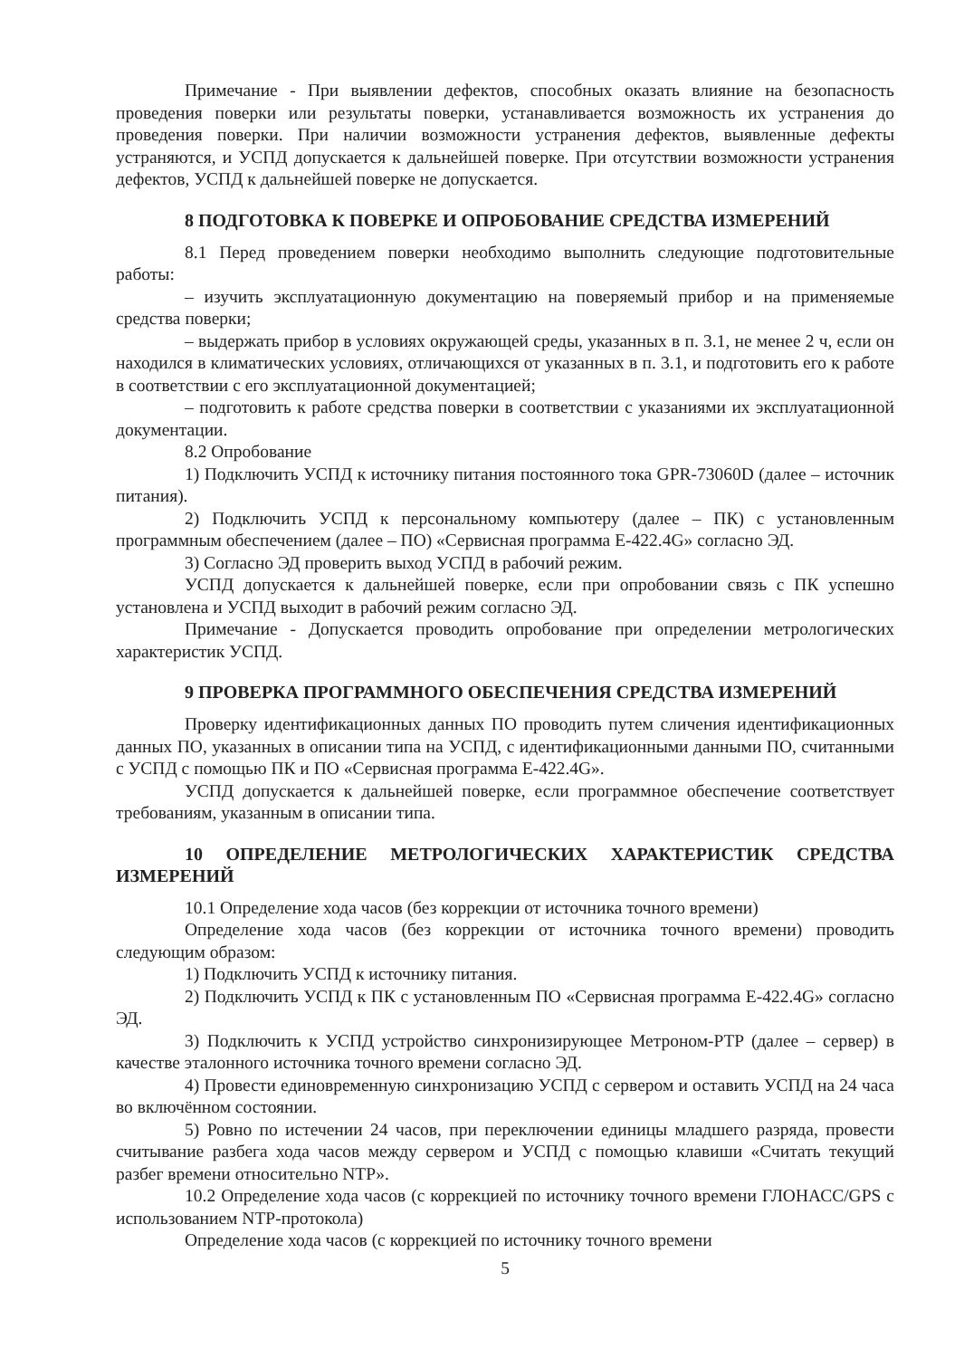Примечание - При выявлении дефектов, способных оказать влияние на безопасность проведения поверки или результаты поверки, устанавливается возможность их устранения до проведения поверки. При наличии возможности устранения дефектов, выявленные дефекты устраняются, и УСПД допускается к дальнейшей поверке. При отсутствии возможности устранения дефектов, УСПД к дальнейшей поверке не допускается.
8 ПОДГОТОВКА К ПОВЕРКЕ И ОПРОБОВАНИЕ СРЕДСТВА ИЗМЕРЕНИЙ
8.1 Перед проведением поверки необходимо выполнить следующие подготовительные работы:
– изучить эксплуатационную документацию на поверяемый прибор и на применяемые средства поверки;
– выдержать прибор в условиях окружающей среды, указанных в п. 3.1, не менее 2 ч, если он находился в климатических условиях, отличающихся от указанных в п. 3.1, и подготовить его к работе в соответствии с его эксплуатационной документацией;
– подготовить к работе средства поверки в соответствии с указаниями их эксплуатационной документации.
8.2 Опробование
1) Подключить УСПД к источнику питания постоянного тока GPR-73060D (далее – источник питания).
2) Подключить УСПД к персональному компьютеру (далее – ПК) с установленным программным обеспечением (далее – ПО) «Сервисная программа Е-422.4G» согласно ЭД.
3) Согласно ЭД проверить выход УСПД в рабочий режим.
УСПД допускается к дальнейшей поверке, если при опробовании связь с ПК успешно установлена и УСПД выходит в рабочий режим согласно ЭД.
Примечание - Допускается проводить опробование при определении метрологических характеристик УСПД.
9 ПРОВЕРКА ПРОГРАММНОГО ОБЕСПЕЧЕНИЯ СРЕДСТВА ИЗМЕРЕНИЙ
Проверку идентификационных данных ПО проводить путем сличения идентификационных данных ПО, указанных в описании типа на УСПД, с идентификационными данными ПО, считанными с УСПД с помощью ПК и ПО «Сервисная программа Е-422.4G».
УСПД допускается к дальнейшей поверке, если программное обеспечение соответствует требованиям, указанным в описании типа.
10 ОПРЕДЕЛЕНИЕ МЕТРОЛОГИЧЕСКИХ ХАРАКТЕРИСТИК СРЕДСТВА ИЗМЕРЕНИЙ
10.1 Определение хода часов (без коррекции от источника точного времени)
Определение хода часов (без коррекции от источника точного времени) проводить следующим образом:
1) Подключить УСПД к источнику питания.
2) Подключить УСПД к ПК с установленным ПО «Сервисная программа Е-422.4G» согласно ЭД.
3) Подключить к УСПД устройство синхронизирующее Метроном-PTP (далее – сервер) в качестве эталонного источника точного времени согласно ЭД.
4) Провести единовременную синхронизацию УСПД с сервером и оставить УСПД на 24 часа во включённом состоянии.
5) Ровно по истечении 24 часов, при переключении единицы младшего разряда, провести считывание разбега хода часов между сервером и УСПД с помощью клавиши «Считать текущий разбег времени относительно NTP».
10.2 Определение хода часов (с коррекцией по источнику точного времени ГЛОНАСС/GPS с использованием NTP-протокола)
Определение хода часов (с коррекцией по источнику точного времени
5